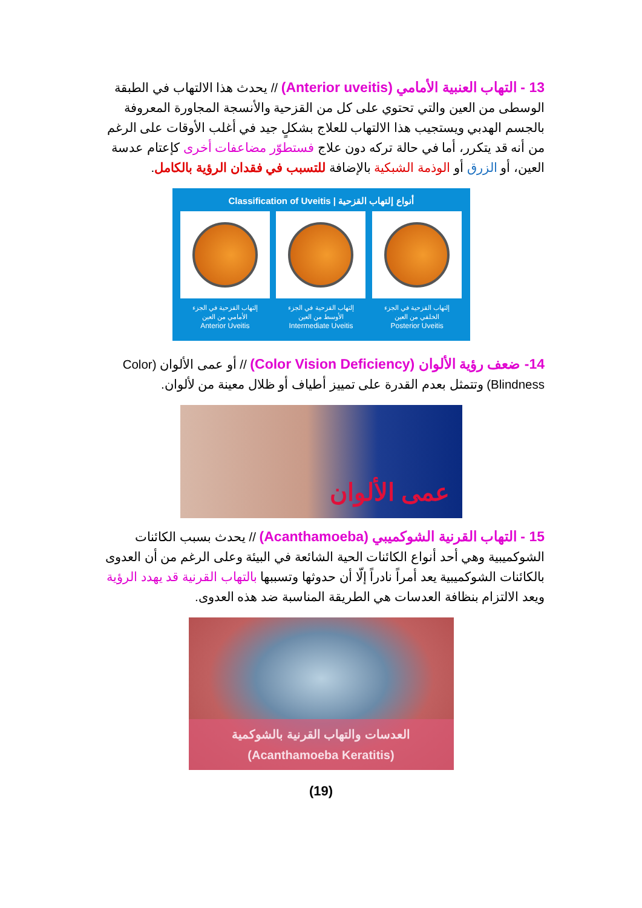13 - التهاب العنبية الأمامي (Anterior uveitis) // يحدث هذا الالتهاب في الطبقة الوسطى من العين والتي تحتوي على كل من القزحية والأنسجة المجاورة المعروفة بالجسم الهدبي ويستجيب هذا الالتهاب للعلاج بشكلٍ جيد في أغلب الأوقات على الرغم من أنه قد يتكرر، أما في حالة تركه دون علاج فستطوّر مضاعفات أخرى كإعتام عدسة العين، أو الزرق أو الوذمة الشبكية بالإضافة للتسبب في فقدان الرؤية بالكامل.
Classification of Uveitis | أنواع إلتهاب القزحية
إلتهاب القزحية في الجزء
الأمامي من العين
Anterior Uveitis
إلتهاب القزحية في الجزء
الأوسط من العين
Intermediate Uveitis
إلتهاب القزحية في الجزء
الخلفي من العين
Posterior Uveitis
14- ضعف رؤية الألوان (Color Vision Deficiency) // أو عمى الألوان (Color Blindness) وتتمثل بعدم القدرة على تمييز أطياف أو ظلال معينة من لألوان.
عمى الألوان
15 - التهاب القرنية الشوكميبي (Acanthamoeba) // يحدث بسبب الكائنات الشوكميبية وهي أحد أنواع الكائنات الحية الشائعة في البيئة وعلى الرغم من أن العدوى بالكائنات الشوكميبية يعد أمراً نادراً إلّا أن حدوثها وتسببها بالتهاب القرنية قد يهدد الرؤية ويعد الالتزام بنظافة العدسات هي الطريقة المناسبة ضد هذه العدوى.
العدسات والتهاب القرنية بالشوكمية
(Acanthamoeba Keratitis)
(19)